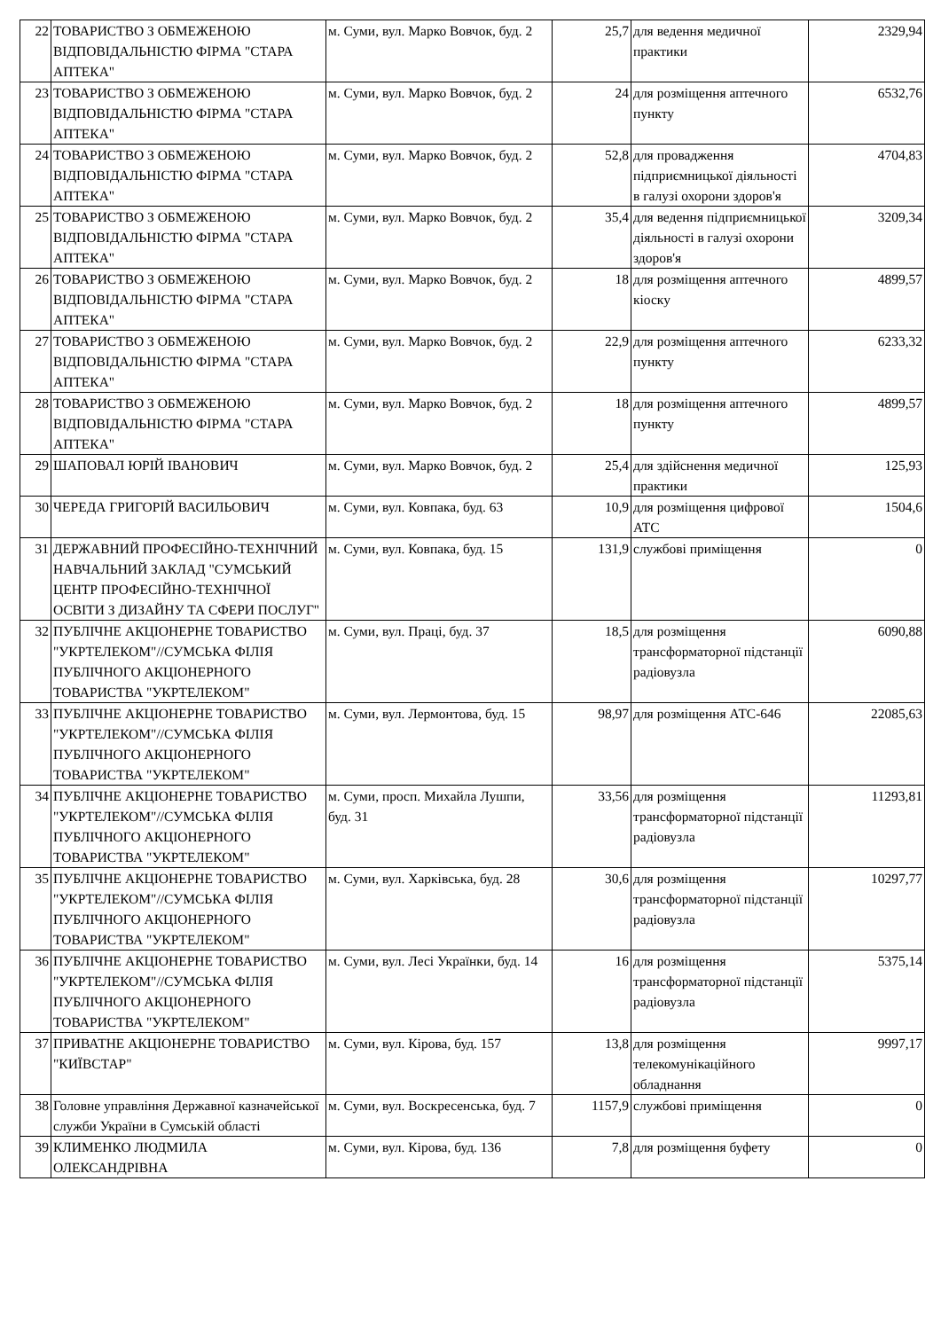| 22 | ТОВАРИСТВО З ОБМЕЖЕНОЮ ВІДПОВІДАЛЬНІСТЮ ФІРМА "СТАРА АПТЕКА" | м. Суми, вул. Марко Вовчок, буд. 2 | 25,7 | для ведення медичної практики | 2329,94 |
| 23 | ТОВАРИСТВО З ОБМЕЖЕНОЮ ВІДПОВІДАЛЬНІСТЮ ФІРМА "СТАРА АПТЕКА" | м. Суми, вул. Марко Вовчок, буд. 2 | 24 | для розміщення аптечного пункту | 6532,76 |
| 24 | ТОВАРИСТВО З ОБМЕЖЕНОЮ ВІДПОВІДАЛЬНІСТЮ ФІРМА "СТАРА АПТЕКА" | м. Суми, вул. Марко Вовчок, буд. 2 | 52,8 | для провадження підприємницької діяльності в галузі охорони здоров'я | 4704,83 |
| 25 | ТОВАРИСТВО З ОБМЕЖЕНОЮ ВІДПОВІДАЛЬНІСТЮ ФІРМА "СТАРА АПТЕКА" | м. Суми, вул. Марко Вовчок, буд. 2 | 35,4 | для ведення підприємницької діяльності в галузі охорони здоров'я | 3209,34 |
| 26 | ТОВАРИСТВО З ОБМЕЖЕНОЮ ВІДПОВІДАЛЬНІСТЮ ФІРМА "СТАРА АПТЕКА" | м. Суми, вул. Марко Вовчок, буд. 2 | 18 | для розміщення аптечного кіоску | 4899,57 |
| 27 | ТОВАРИСТВО З ОБМЕЖЕНОЮ ВІДПОВІДАЛЬНІСТЮ ФІРМА "СТАРА АПТЕКА" | м. Суми, вул. Марко Вовчок, буд. 2 | 22,9 | для розміщення аптечного пункту | 6233,32 |
| 28 | ТОВАРИСТВО З ОБМЕЖЕНОЮ ВІДПОВІДАЛЬНІСТЮ ФІРМА "СТАРА АПТЕКА" | м. Суми, вул. Марко Вовчок, буд. 2 | 18 | для розміщення аптечного пункту | 4899,57 |
| 29 | ШАПОВАЛ ЮРІЙ ІВАНОВИЧ | м. Суми, вул. Марко Вовчок, буд. 2 | 25,4 | для здійснення медичної практики | 125,93 |
| 30 | ЧЕРЕДА ГРИГОРІЙ ВАСИЛЬОВИЧ | м. Суми, вул. Ковпака, буд. 63 | 10,9 | для розміщення цифрової АТС | 1504,6 |
| 31 | ДЕРЖАВНИЙ ПРОФЕСІЙНО-ТЕХНІЧНИЙ НАВЧАЛЬНИЙ ЗАКЛАД "СУМСЬКИЙ ЦЕНТР ПРОФЕСІЙНО-ТЕХНІЧНОЇ ОСВІТИ З ДИЗАЙНУ ТА СФЕРИ ПОСЛУГ" | м. Суми, вул. Ковпака, буд. 15 | 131,9 | службові приміщення | 0 |
| 32 | ПУБЛІЧНЕ АКЦІОНЕРНЕ ТОВАРИСТВО "УКРТЕЛЕКОМ"//СУМСЬКА ФІЛІЯ ПУБЛІЧНОГО АКЦІОНЕРНОГО ТОВАРИСТВА "УКРТЕЛЕКОМ" | м. Суми, вул. Праці, буд. 37 | 18,5 | для розміщення трансформаторної підстанції радіовузла | 6090,88 |
| 33 | ПУБЛІЧНЕ АКЦІОНЕРНЕ ТОВАРИСТВО "УКРТЕЛЕКОМ"//СУМСЬКА ФІЛІЯ ПУБЛІЧНОГО АКЦІОНЕРНОГО ТОВАРИСТВА "УКРТЕЛЕКОМ" | м. Суми, вул. Лермонтова, буд. 15 | 98,97 | для розміщення АТС-646 | 22085,63 |
| 34 | ПУБЛІЧНЕ АКЦІОНЕРНЕ ТОВАРИСТВО "УКРТЕЛЕКОМ"//СУМСЬКА ФІЛІЯ ПУБЛІЧНОГО АКЦІОНЕРНОГО ТОВАРИСТВА "УКРТЕЛЕКОМ" | м. Суми, просп. Михайла Лушпи, буд. 31 | 33,56 | для розміщення трансформаторної підстанції радіовузла | 11293,81 |
| 35 | ПУБЛІЧНЕ АКЦІОНЕРНЕ ТОВАРИСТВО "УКРТЕЛЕКОМ"//СУМСЬКА ФІЛІЯ ПУБЛІЧНОГО АКЦІОНЕРНОГО ТОВАРИСТВА "УКРТЕЛЕКОМ" | м. Суми, вул. Харківська, буд. 28 | 30,6 | для розміщення трансформаторної підстанції радіовузла | 10297,77 |
| 36 | ПУБЛІЧНЕ АКЦІОНЕРНЕ ТОВАРИСТВО "УКРТЕЛЕКОМ"//СУМСЬКА ФІЛІЯ ПУБЛІЧНОГО АКЦІОНЕРНОГО ТОВАРИСТВА "УКРТЕЛЕКОМ" | м. Суми, вул. Лесі Українки, буд. 14 | 16 | для розміщення трансформаторної підстанції радіовузла | 5375,14 |
| 37 | ПРИВАТНЕ АКЦІОНЕРНЕ ТОВАРИСТВО "КИЇВСТАР" | м. Суми, вул. Кірова, буд. 157 | 13,8 | для розміщення телекомунікаційного обладнання | 9997,17 |
| 38 | Головне управління Державної казначейської служби України в Сумській області | м. Суми, вул. Воскресенська, буд. 7 | 1157,9 | службові приміщення | 0 |
| 39 | КЛИМЕНКО ЛЮДМИЛА ОЛЕКСАНДРІВНА | м. Суми, вул. Кірова, буд. 136 | 7,8 | для розміщення буфету | 0 |